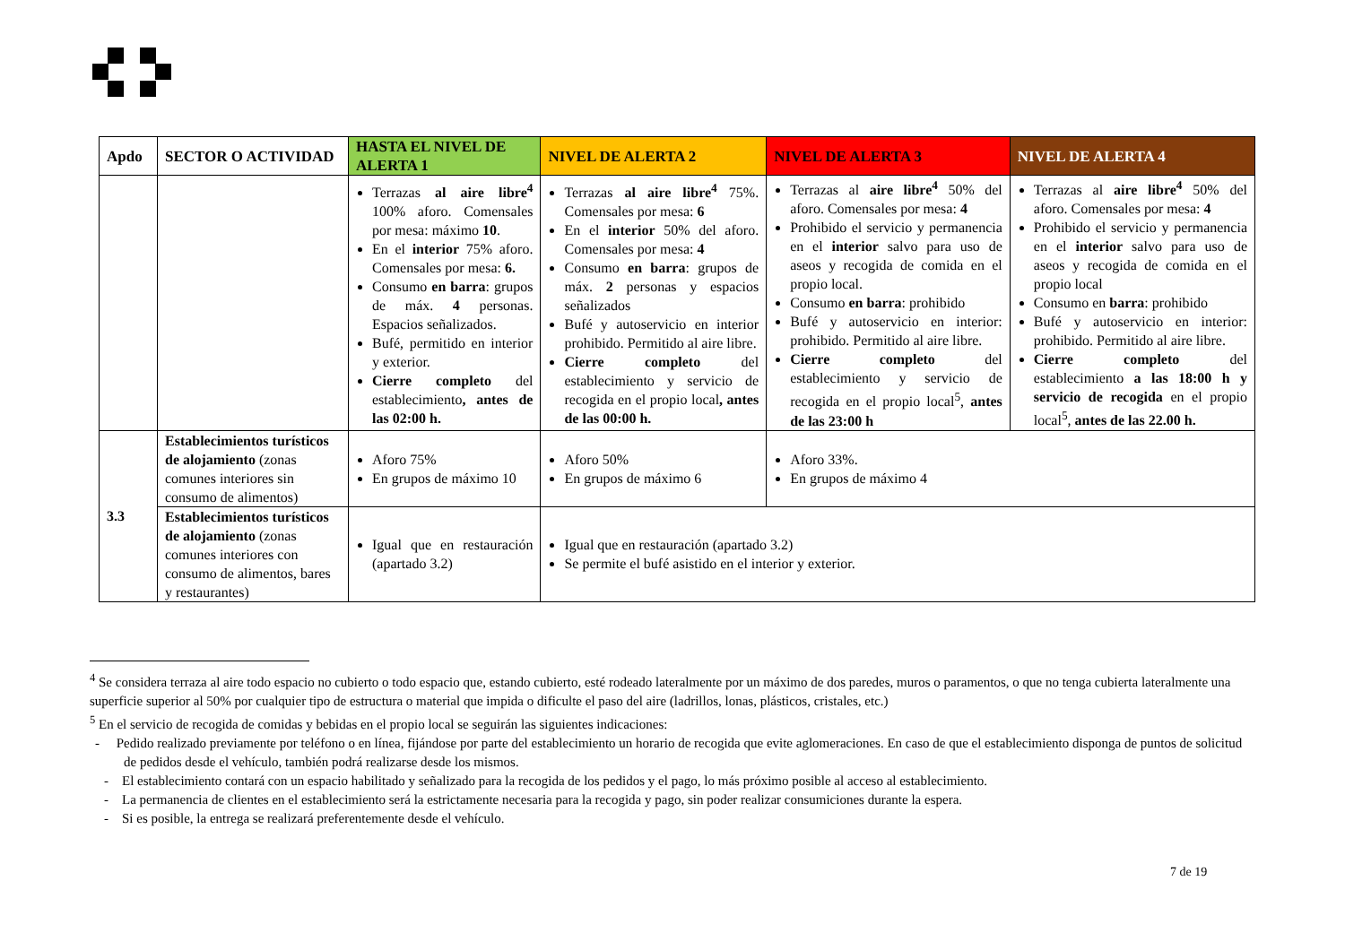| Apdo | SECTOR O ACTIVIDAD | HASTA EL NIVEL DE ALERTA 1 | NIVEL DE ALERTA 2 | NIVEL DE ALERTA 3 | NIVEL DE ALERTA 4 |
| --- | --- | --- | --- | --- | --- |
| | | Terrazas al aire libre<sup>4</sup> 100% aforo. Comensales por mesa: máximo 10 . En el interior 75% aforo. Comensales por mesa: 6. Consumo en barra : grupos de máx. 4 personas. Espacios señalizados. Bufé, permitido en interior y exterior. Cierre completo del establecimiento , antes de las 02:00 h. | Terrazas al aire libre<sup>4</sup> 75%. Comensales por mesa: 6 En el interior 50% del aforo. Comensales por mesa: 4 Consumo en barra : grupos de máx. 2 personas y espacios señalizados Bufé y autoservicio en interior prohibido. Permitido al aire libre. Cierre completo del establecimiento y servicio de recogida en el propio local , antes de las 00:00 h. | Terrazas al aire libre<sup>4</sup> 50% del aforo. Comensales por mesa: 4 Prohibido el servicio y permanencia en el interior salvo para uso de aseos y recogida de comida en el propio local. Consumo en barra : prohibido Bufé y autoservicio en interior: prohibido. Permitido al aire libre. Cierre completo del establecimiento y servicio de recogida en el propio local<sup>5</sup>, antes de las 23:00 h | Terrazas al aire libre<sup>4</sup> 50% del aforo. Comensales por mesa: 4 Prohibido el servicio y permanencia en el interior salvo para uso de aseos y recogida de comida en el propio local Consumo en barra : prohibido Bufé y autoservicio en interior: prohibido. Permitido al aire libre. Cierre completo del establecimiento a las 18:00 h y servicio de recogida en el propio local<sup>5</sup>, antes de las 22.00 h. |
| 3.3 | Establecimientos turísticos de alojamiento (zonas comunes interiores sin consumo de alimentos) | Aforo 75% En grupos de máximo 10 | Aforo 50% En grupos de máximo 6 | Aforo 33%. En grupos de máximo 4 | |
| | Establecimientos turísticos de alojamiento (zonas comunes interiores con consumo de alimentos, bares y restaurantes) | Igual que en restauración (apartado 3.2) | Igual que en restauración (apartado 3.2) Se permite el bufé asistido en el interior y exterior. | | |
<sup>4</sup> Se considera terraza al aire todo espacio no cubierto o todo espacio que, estando cubierto, esté rodeado lateralmente por un máximo de dos paredes, muros o paramentos, o que no tenga cubierta lateralmente una superficie superior al 50% por cualquier tipo de estructura o material que impida o dificulte el paso del aire (ladrillos, lonas, plásticos, cristales, etc.)
<sup>5</sup> En el servicio de recogida de comidas y bebidas en el propio local se seguirán las siguientes indicaciones:
- Pedido realizado previamente por teléfono o en línea, fijándose por parte del establecimiento un horario de recogida que evite aglomeraciones. En caso de que el establecimiento disponga de puntos de solicitud de pedidos desde el vehículo, también podrá realizarse desde los mismos.
- El establecimiento contará con un espacio habilitado y señalizado para la recogida de los pedidos y el pago, lo más próximo posible al acceso al establecimiento.
- La permanencia de clientes en el establecimiento será la estrictamente necesaria para la recogida y pago, sin poder realizar consumiciones durante la espera.
- Si es posible, la entrega se realizará preferentemente desde el vehículo.
7 de 19